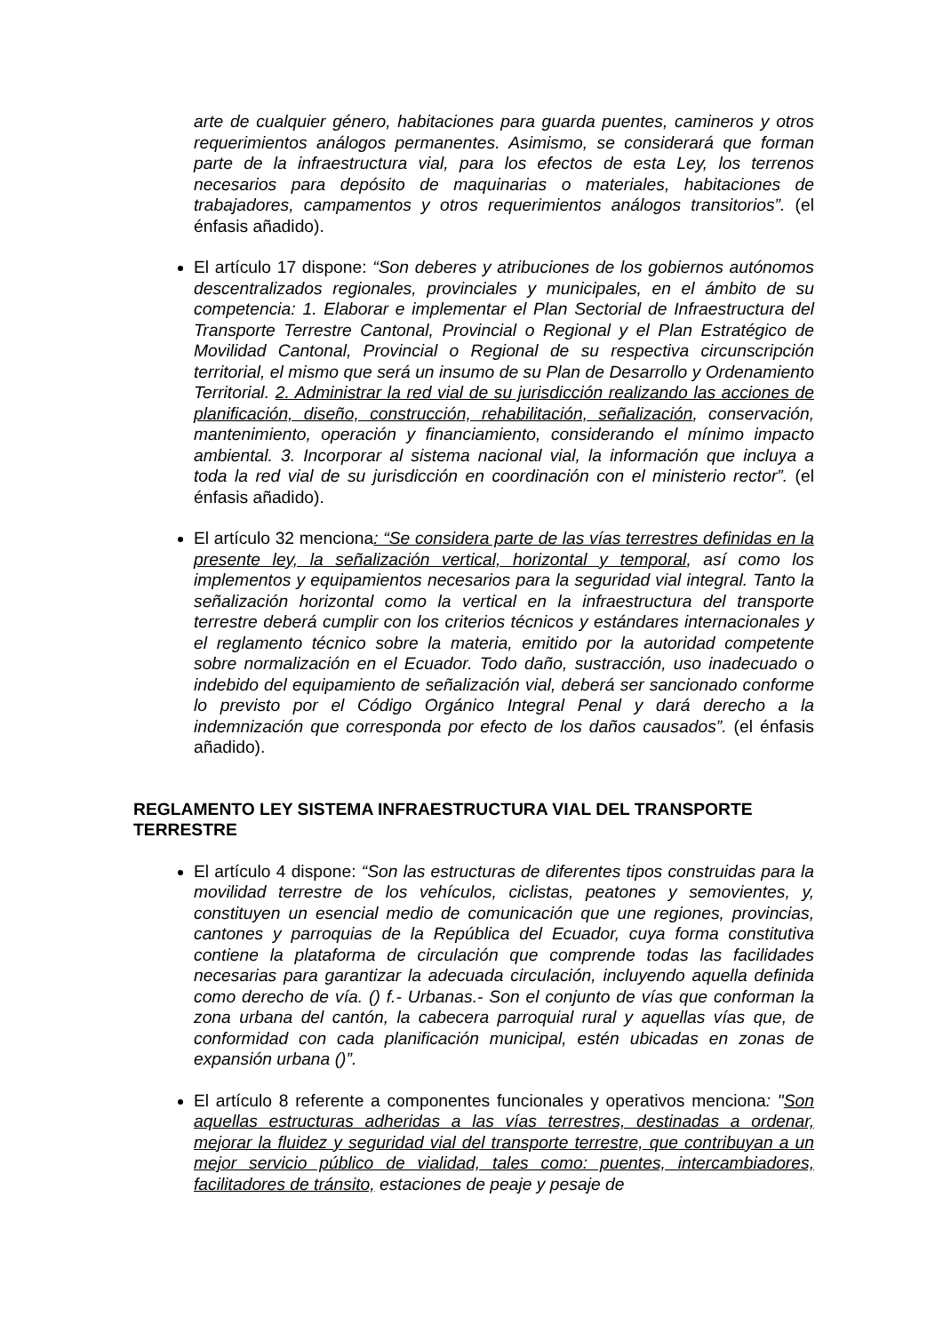arte de cualquier género, habitaciones para guarda puentes, camineros y otros requerimientos análogos permanentes. Asimismo, se considerará que forman parte de la infraestructura vial, para los efectos de esta Ley, los terrenos necesarios para depósito de maquinarias o materiales, habitaciones de trabajadores, campamentos y otros requerimientos análogos transitorios”. (el énfasis añadido).
El artículo 17 dispone: “Son deberes y atribuciones de los gobiernos autónomos descentralizados regionales, provinciales y municipales, en el ámbito de su competencia: 1. Elaborar e implementar el Plan Sectorial de Infraestructura del Transporte Terrestre Cantonal, Provincial o Regional y el Plan Estratégico de Movilidad Cantonal, Provincial o Regional de su respectiva circunscripción territorial, el mismo que será un insumo de su Plan de Desarrollo y Ordenamiento Territorial. 2. Administrar la red vial de su jurisdicción realizando las acciones de planificación, diseño, construcción, rehabilitación, señalización, conservación, mantenimiento, operación y financiamiento, considerando el mínimo impacto ambiental. 3. Incorporar al sistema nacional vial, la información que incluya a toda la red vial de su jurisdicción en coordinación con el ministerio rector”. (el énfasis añadido).
El artículo 32 menciona: “Se considera parte de las vías terrestres definidas en la presente ley, la señalización vertical, horizontal y temporal, así como los implementos y equipamientos necesarios para la seguridad vial integral. Tanto la señalización horizontal como la vertical en la infraestructura del transporte terrestre deberá cumplir con los criterios técnicos y estándares internacionales y el reglamento técnico sobre la materia, emitido por la autoridad competente sobre normalización en el Ecuador. Todo daño, sustracción, uso inadecuado o indebido del equipamiento de señalización vial, deberá ser sancionado conforme lo previsto por el Código Orgánico Integral Penal y dará derecho a la indemnización que corresponda por efecto de los daños causados”. (el énfasis añadido).
REGLAMENTO LEY SISTEMA INFRAESTRUCTURA VIAL DEL TRANSPORTE TERRESTRE
El artículo 4 dispone: “Son las estructuras de diferentes tipos construidas para la movilidad terrestre de los vehículos, ciclistas, peatones y semovientes, y, constituyen un esencial medio de comunicación que une regiones, provincias, cantones y parroquias de la República del Ecuador, cuya forma constitutiva contiene la plataforma de circulación que comprende todas las facilidades necesarias para garantizar la adecuada circulación, incluyendo aquella definida como derecho de vía. () f.- Urbanas.- Son el conjunto de vías que conforman la zona urbana del cantón, la cabecera parroquial rural y aquellas vías que, de conformidad con cada planificación municipal, estén ubicadas en zonas de expansión urbana ()”.
El artículo 8 referente a componentes funcionales y operativos menciona: "Son aquellas estructuras adheridas a las vías terrestres, destinadas a ordenar, mejorar la fluidez y seguridad vial del transporte terrestre, que contribuyan a un mejor servicio público de vialidad, tales como: puentes, intercambiadores, facilitadores de tránsito, estaciones de peaje y pesaje de